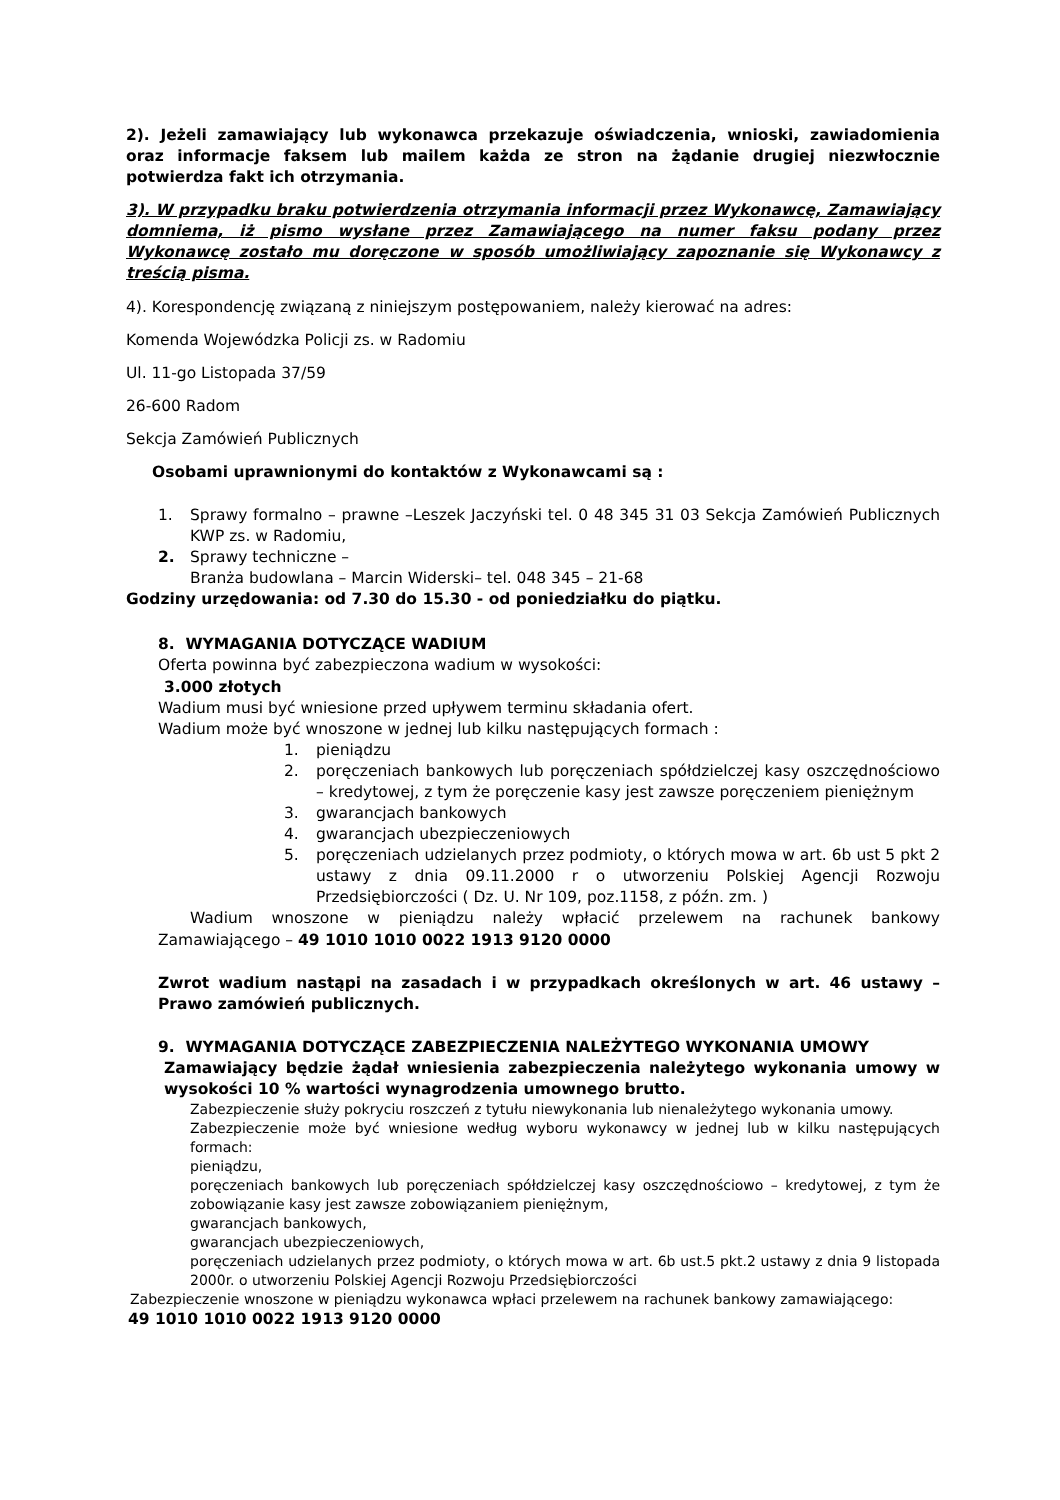2). Jeżeli zamawiający lub wykonawca przekazuje oświadczenia, wnioski, zawiadomienia oraz informacje faksem lub mailem każda ze stron na żądanie drugiej niezwłocznie potwierdza fakt ich otrzymania.
3). W przypadku braku potwierdzenia otrzymania informacji przez Wykonawcę, Zamawiający domniema, iż pismo wysłane przez Zamawiającego na numer faksu podany przez Wykonawcę zostało mu doręczone w sposób umożliwiający zapoznanie się Wykonawcy z treścią pisma.
4). Korespondencję związaną z niniejszym postępowaniem, należy kierować na adres:
Komenda Wojewódzka Policji zs. w Radomiu
Ul. 11-go Listopada 37/59
26-600 Radom
Sekcja Zamówień Publicznych
Osobami uprawnionymi do kontaktów z Wykonawcami są :
1. Sprawy formalno – prawne –Leszek Jaczyński tel. 0 48 345 31 03 Sekcja Zamówień Publicznych KWP zs. w Radomiu,
2. Sprawy techniczne –
Branża budowlana – Marcin Widerski– tel. 048 345 – 21-68
Godziny urzędowania: od 7.30 do 15.30 - od poniedziałku do piątku.
8. WYMAGANIA DOTYCZĄCE WADIUM
Oferta powinna być zabezpieczona wadium w wysokości:
3.000 złotych
Wadium musi być wniesione przed upływem terminu składania ofert.
Wadium może być wnoszone w jednej lub kilku następujących formach :
1. pieniądzu
2. poręczeniach bankowych lub poręczeniach spółdzielczej kasy oszczędnościowo – kredytowej, z tym że poręczenie kasy jest zawsze poręczeniem pieniężnym
3. gwarancjach bankowych
4. gwarancjach ubezpieczeniowych
5. poręczeniach udzielanych przez podmioty, o których mowa w art. 6b ust 5 pkt 2 ustawy z dnia 09.11.2000 r o utworzeniu Polskiej Agencji Rozwoju Przedsiębiorczości ( Dz. U. Nr 109, poz.1158, z późn. zm. )
Wadium wnoszone w pieniądzu należy wpłacić przelewem na rachunek bankowy Zamawiającego – 49 1010 1010 0022 1913 9120 0000
Zwrot wadium nastąpi na zasadach i w przypadkach określonych w art. 46 ustawy – Prawo zamówień publicznych.
9. WYMAGANIA DOTYCZĄCE ZABEZPIECZENIA NALEŻYTEGO WYKONANIA UMOWY
Zamawiający będzie żądał wniesienia zabezpieczenia należytego wykonania umowy w wysokości 10 % wartości wynagrodzenia umownego brutto.
Zabezpieczenie służy pokryciu roszczeń z tytułu niewykonania lub nienależytego wykonania umowy.
Zabezpieczenie może być wniesione według wyboru wykonawcy w jednej lub w kilku następujących formach:
pieniądzu,
poręczeniach bankowych lub poręczeniach spółdzielczej kasy oszczędnościowo – kredytowej, z tym że zobowiązanie kasy jest zawsze zobowiązaniem pieniężnym,
gwarancjach bankowych,
gwarancjach ubezpieczeniowych,
poręczeniach udzielanych przez podmioty, o których mowa w art. 6b ust.5 pkt.2 ustawy z dnia 9 listopada 2000r. o utworzeniu Polskiej Agencji Rozwoju Przedsiębiorczości
Zabezpieczenie wnoszone w pieniądzu wykonawca wpłaci przelewem na rachunek bankowy zamawiającego:
49 1010 1010 0022 1913 9120 0000